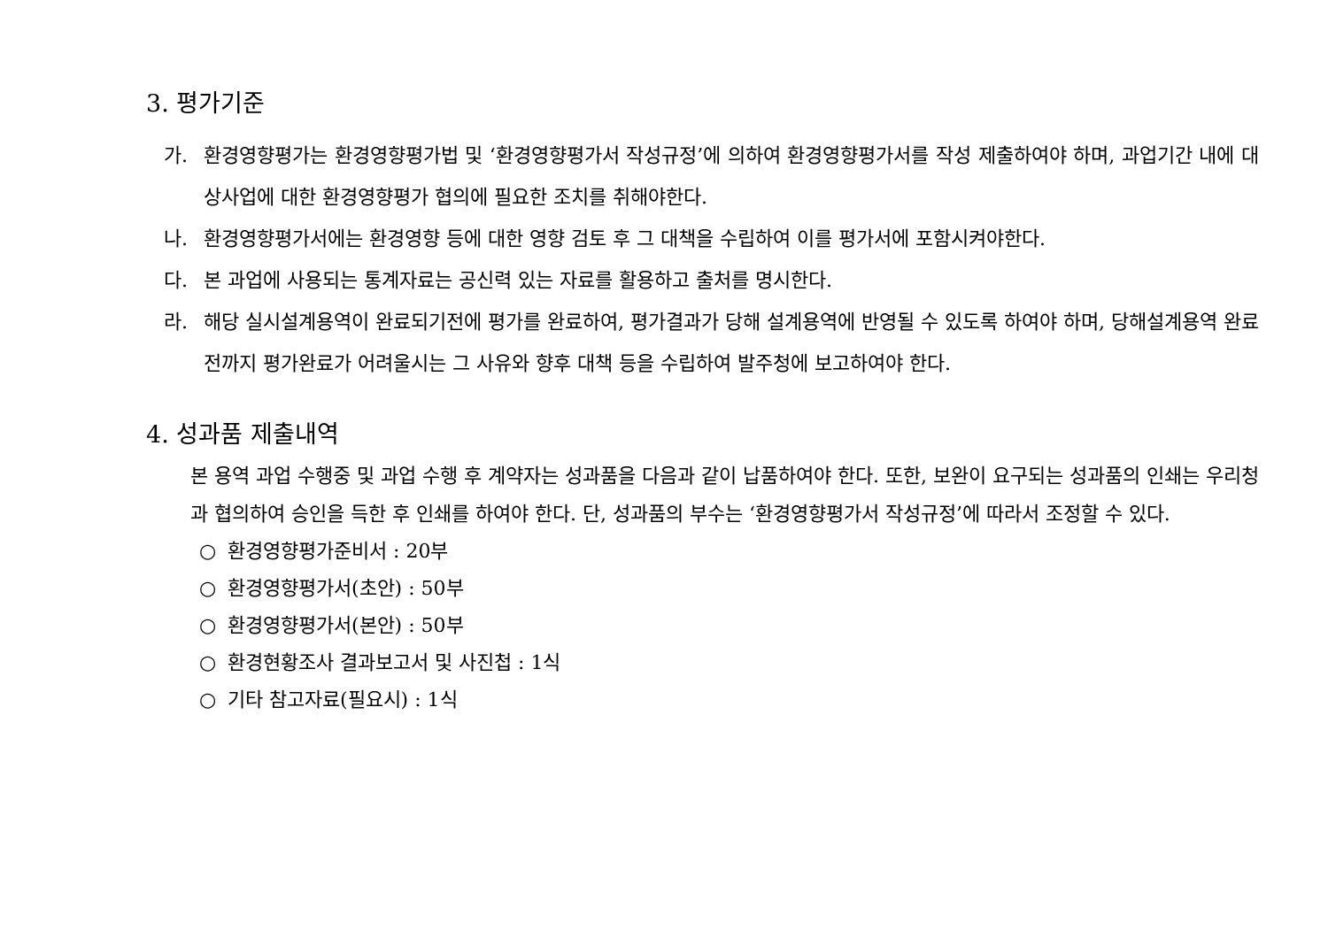3. 평가기준
가. 환경영향평가는 환경영향평가법 및 ‘환경영향평가서 작성규정’에 의하여 환경영향평가서를 작성 제출하여야 하며, 과업기간 내에 대상사업에 대한 환경영향평가 협의에 필요한 조치를 취해야한다.
나. 환경영향평가서에는 환경영향 등에 대한 영향 검토 후 그 대책을 수립하여 이를 평가서에 포함시켜야한다.
다. 본 과업에 사용되는 통계자료는 공신력 있는 자료를 활용하고 출처를 명시한다.
라. 해당 실시설계용역이 완료되기전에 평가를 완료하여, 평가결과가 당해 설계용역에 반영될 수 있도록 하여야 하며, 당해설계용역 완료전까지 평가완료가 어려울시는 그 사유와 향후 대책 등을 수립하여 발주청에 보고하여야 한다.
4. 성과품 제출내역
본 용역 과업 수행중 및 과업 수행 후 계약자는 성과품을 다음과 같이 납품하여야 한다. 또한, 보완이 요구되는 성과품의 인쇄는 우리청과 협의하여 승인을 득한 후 인쇄를 하여야 한다. 단, 성과품의 부수는 ‘환경영향평가서 작성규정’에 따라서 조정할 수 있다.
○ 환경영향평가준비서 : 20부
○ 환경영향평가서(초안) : 50부
○ 환경영향평가서(본안) : 50부
○ 환경현황조사 결과보고서 및 사진첩 : 1식
○ 기타 참고자료(필요시) : 1식